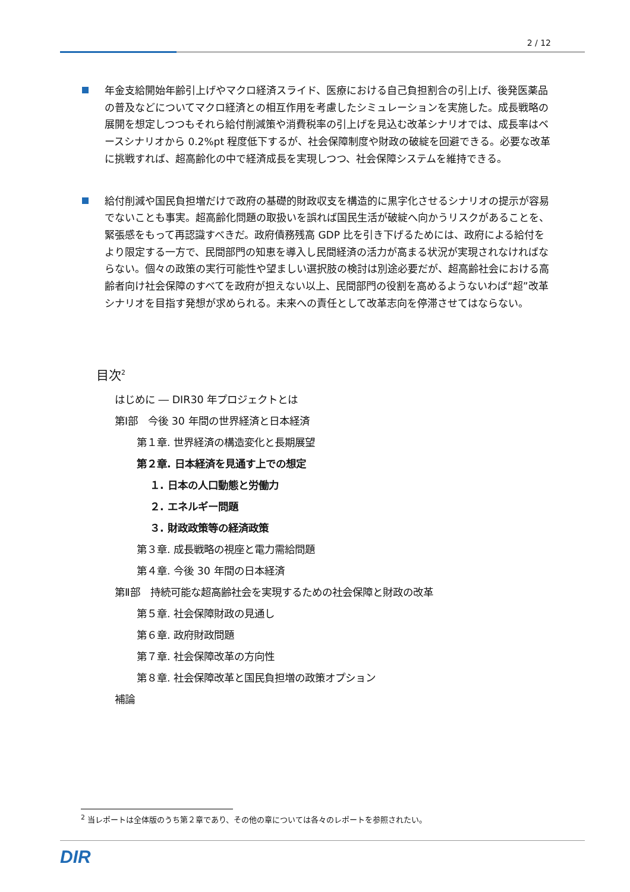2 / 12
年金支給開始年齢引上げやマクロ経済スライド、医療における自己負担割合の引上げ、後発医薬品の普及などについてマクロ経済との相互作用を考慮したシミュレーションを実施した。成長戦略の展開を想定しつつもそれら給付削減策や消費税率の引上げを見込む改革シナリオでは、成長率はベースシナリオから 0.2%pt 程度低下するが、社会保障制度や財政の破綻を回避できる。必要な改革に挑戦すれば、超高齢化の中で経済成長を実現しつつ、社会保障システムを維持できる。
給付削減や国民負担増だけで政府の基礎的財政収支を構造的に黒字化させるシナリオの提示が容易でないことも事実。超高齢化問題の取扱いを誤れば国民生活が破綻へ向かうリスクがあることを、緊張感をもって再認識すべきだ。政府債務残高 GDP 比を引き下げるためには、政府による給付をより限定する一方で、民間部門の知恵を導入し民間経済の活力が高まる状況が実現されなければならない。個々の政策の実行可能性や望ましい選択肢の検討は別途必要だが、超高齢社会における高齢者向け社会保障のすべてを政府が担えない以上、民間部門の役割を高めるようないわば“超”改革シナリオを目指す発想が求められる。未来への責任として改革志向を停滞させてはならない。
目次<sup>2</sup>
はじめに ― DIR30 年プロジェクトとは
第Ⅰ部　今後 30 年間の世界経済と日本経済
第１章. 世界経済の構造変化と長期展望
第２章. 日本経済を見通す上での想定
１. 日本の人口動態と労働力
２. エネルギー問題
３. 財政政策等の経済政策
第３章. 成長戦略の視座と電力需給問題
第４章. 今後 30 年間の日本経済
第Ⅱ部　持続可能な超高齢社会を実現するための社会保障と財政の改革
第５章. 社会保障財政の見通し
第６章. 政府財政問題
第７章. 社会保障改革の方向性
第８章. 社会保障改革と国民負担増の政策オプション
補論
<sup>2</sup> 当レポートは全体版のうち第２章であり、その他の章については各々のレポートを参照されたい。
DIR